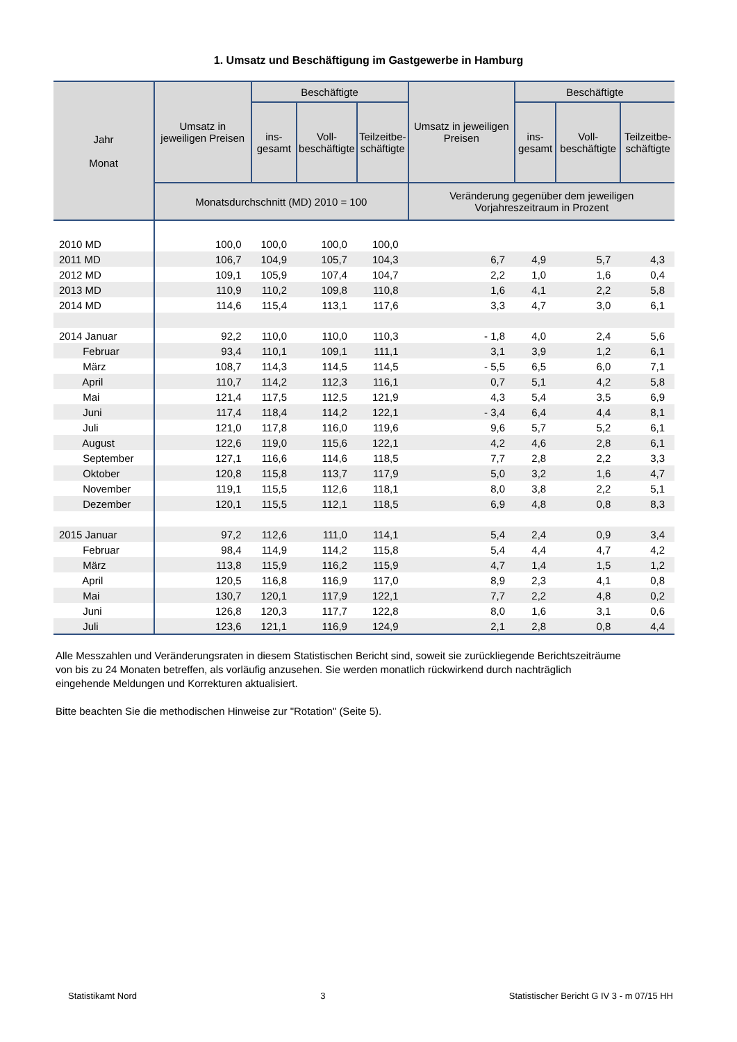1. Umsatz und Beschäftigung im Gastgewerbe in Hamburg
| Jahr Monat | Umsatz in jeweiligen Preisen | Beschäftigte | | | Umsatz in jeweiligen Preisen | Beschäftigte | | |
| --- | --- | --- | --- | --- | --- | --- | --- | --- |
| | | ins- gesamt | Voll- beschäftigte | Teilzeitbe- schäftigte | | ins- gesamt | Voll- beschäftigte | Teilzeitbe- schäftigte |
| | Monatsdurchschnitt (MD) 2010 = 100 | | | | Veränderung gegenüber dem jeweiligen Vorjahreszeitraum in Prozent | | | |
| 2010 MD | 100,0 | 100,0 | 100,0 | 100,0 | | | | |
| 2011 MD | 106,7 | 104,9 | 105,7 | 104,3 | 6,7 | 4,9 | 5,7 | 4,3 |
| 2012 MD | 109,1 | 105,9 | 107,4 | 104,7 | 2,2 | 1,0 | 1,6 | 0,4 |
| 2013 MD | 110,9 | 110,2 | 109,8 | 110,8 | 1,6 | 4,1 | 2,2 | 5,8 |
| 2014 MD | 114,6 | 115,4 | 113,1 | 117,6 | 3,3 | 4,7 | 3,0 | 6,1 |
| 2014 Januar | 92,2 | 110,0 | 110,0 | 110,3 | - 1,8 | 4,0 | 2,4 | 5,6 |
| Februar | 93,4 | 110,1 | 109,1 | 111,1 | 3,1 | 3,9 | 1,2 | 6,1 |
| März | 108,7 | 114,3 | 114,5 | 114,5 | - 5,5 | 6,5 | 6,0 | 7,1 |
| April | 110,7 | 114,2 | 112,3 | 116,1 | 0,7 | 5,1 | 4,2 | 5,8 |
| Mai | 121,4 | 117,5 | 112,5 | 121,9 | 4,3 | 5,4 | 3,5 | 6,9 |
| Juni | 117,4 | 118,4 | 114,2 | 122,1 | - 3,4 | 6,4 | 4,4 | 8,1 |
| Juli | 121,0 | 117,8 | 116,0 | 119,6 | 9,6 | 5,7 | 5,2 | 6,1 |
| August | 122,6 | 119,0 | 115,6 | 122,1 | 4,2 | 4,6 | 2,8 | 6,1 |
| September | 127,1 | 116,6 | 114,6 | 118,5 | 7,7 | 2,8 | 2,2 | 3,3 |
| Oktober | 120,8 | 115,8 | 113,7 | 117,9 | 5,0 | 3,2 | 1,6 | 4,7 |
| November | 119,1 | 115,5 | 112,6 | 118,1 | 8,0 | 3,8 | 2,2 | 5,1 |
| Dezember | 120,1 | 115,5 | 112,1 | 118,5 | 6,9 | 4,8 | 0,8 | 8,3 |
| 2015 Januar | 97,2 | 112,6 | 111,0 | 114,1 | 5,4 | 2,4 | 0,9 | 3,4 |
| Februar | 98,4 | 114,9 | 114,2 | 115,8 | 5,4 | 4,4 | 4,7 | 4,2 |
| März | 113,8 | 115,9 | 116,2 | 115,9 | 4,7 | 1,4 | 1,5 | 1,2 |
| April | 120,5 | 116,8 | 116,9 | 117,0 | 8,9 | 2,3 | 4,1 | 0,8 |
| Mai | 130,7 | 120,1 | 117,9 | 122,1 | 7,7 | 2,2 | 4,8 | 0,2 |
| Juni | 126,8 | 120,3 | 117,7 | 122,8 | 8,0 | 1,6 | 3,1 | 0,6 |
| Juli | 123,6 | 121,1 | 116,9 | 124,9 | 2,1 | 2,8 | 0,8 | 4,4 |
Alle Messzahlen und Veränderungsraten in diesem Statistischen Bericht sind, soweit sie zurückliegende Berichtszeiträume von bis zu 24 Monaten betreffen, als vorläufig anzusehen. Sie werden monatlich rückwirkend durch nachträglich eingehende Meldungen und Korrekturen aktualisiert.
Bitte beachten Sie die methodischen Hinweise zur "Rotation" (Seite 5).
Statistikamt Nord 3 Statistischer Bericht G IV 3 - m 07/15 HH